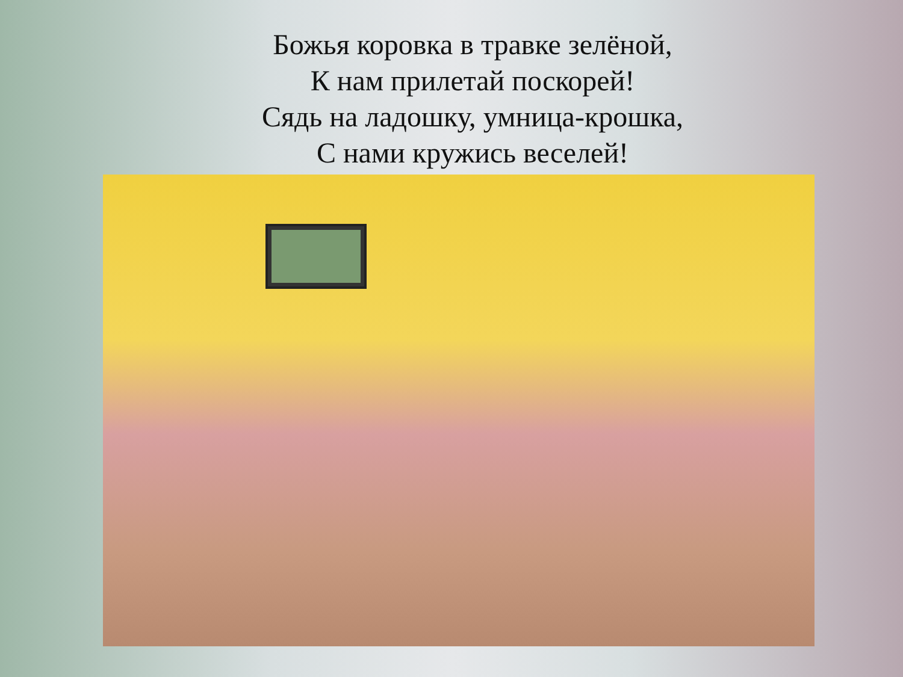Божья коровка в травке зелёной,
К нам прилетай поскорей!
Сядь на ладошку, умница-крошка,
С нами кружись веселей!